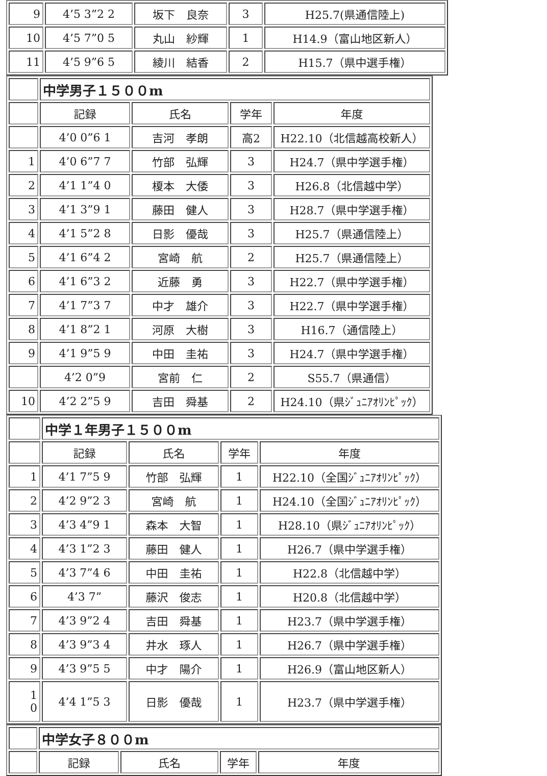| 9 | 4’5 3”2 2 | 坂下 良奈 | 3 | H25.7(県通信陸上) |
| 10 | 4’5 7”0 5 | 丸山 紗輝 | 1 | H14.9（富山地区新人） |
| 11 | 4’5 9”6 5 | 綾川 結香 | 2 | H15.7（県中選手権） |
| | 中学男子１５００m | | | |
| | 記録 | 氏名 | 学年 | 年度 |
| | 4’0 0”6 1 | 吉河 孝朗 | 高2 | H22.10（北信越高校新人） |
| 1 | 4’0 6”7 7 | 竹部 弘輝 | 3 | H24.7（県中学選手権） |
| 2 | 4’1 1”4 0 | 榎本 大倭 | 3 | H26.8（北信越中学） |
| 3 | 4’1 3”9 1 | 藤田 健人 | 3 | H28.7（県中学選手権） |
| 4 | 4’1 5”2 8 | 日影 優哉 | 3 | H25.7（県通信陸上） |
| 5 | 4’1 6”4 2 | 宮崎 航 | 2 | H25.7（県通信陸上） |
| 6 | 4’1 6”3 2 | 近藤 勇 | 3 | H22.7（県中学選手権） |
| 7 | 4’1 7”3 7 | 中才 雄介 | 3 | H22.7（県中学選手権） |
| 8 | 4’1 8”2 1 | 河原 大樹 | 3 | H16.7（通信陸上） |
| 9 | 4’1 9”5 9 | 中田 圭祐 | 3 | H24.7（県中学選手権） |
| | 4’2 0”9 | 宮前 仁 | 2 | S55.7（県通信） |
| 10 | 4’2 2”5 9 | 吉田 舜基 | 2 | H24.10（県ｼﾞｭﾆｱｵﾘﾝﾋﾟｯｸ） |
| | 中学１年男子１５００m | | | |
| | 記録 | 氏名 | 学年 | 年度 |
| 1 | 4’1 7”5 9 | 竹部 弘輝 | 1 | H22.10（全国ｼﾞｭﾆｱｵﾘﾝﾋﾟｯｸ） |
| 2 | 4’2 9”2 3 | 宮崎 航 | 1 | H24.10（全国ｼﾞｭﾆｱｵﾘﾝﾋﾟｯｸ） |
| 3 | 4’3 4”9 1 | 森本 大智 | 1 | H28.10（県ｼﾞｭﾆｱｵﾘﾝﾋﾟｯｸ） |
| 4 | 4’3 1”2 3 | 藤田 健人 | 1 | H26.7（県中学選手権） |
| 5 | 4’3 7”4 6 | 中田 圭祐 | 1 | H22.8（北信越中学） |
| 6 | 4’3 7” | 藤沢 俊志 | 1 | H20.8（北信越中学） |
| 7 | 4’3 9”2 4 | 吉田 舜基 | 1 | H23.7（県中学選手権） |
| 8 | 4’3 9”3 4 | 井水 琢人 | 1 | H26.7（県中学選手権） |
| 9 | 4’3 9”5 5 | 中才 陽介 | 1 | H26.9（富山地区新人） |
| 1 0 | 4’4 1”5 3 | 日影 優哉 | 1 | H23.7（県中学選手権） |
| | 中学女子８００m | | | |
| | 記録 | 氏名 | 学年 | 年度 |